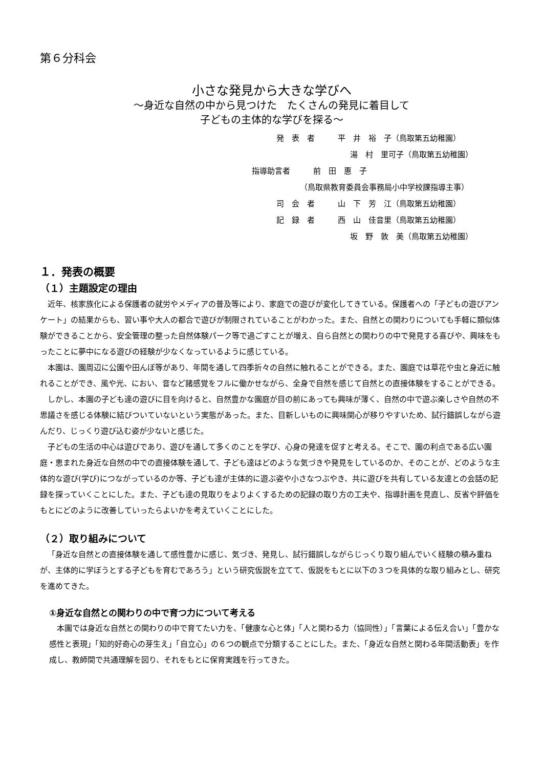第６分科会
小さな発見から大きな学びへ
～身近な自然の中から見つけた　たくさんの発見に着目して
子どもの主体的な学びを探る～
発　表　者　　　平　井　裕　子（鳥取第五幼稚園）
湯　村　里可子（鳥取第五幼稚園）
指導助言者　　　前　田　惠　子
（鳥取県教育委員会事務局小中学校課指導主事）
司　会　者　　　山　下　芳　江（鳥取第五幼稚園）
記　録　者　　　西　山　佳音里（鳥取第五幼稚園）
坂　野　敦　美（鳥取第五幼稚園）
１．発表の概要
（１）主題設定の理由
近年、核家族化による保護者の就労やメディアの普及等により、家庭での遊びが変化してきている。保護者への「子どもの遊びアンケート」の結果からも、習い事や大人の都合で遊びが制限されていることがわかった。また、自然との関わりについても手軽に類似体験ができることから、安全管理の整った自然体験パーク等で過ごすことが増え、自ら自然との関わりの中で発見する喜びや、興味をもったことに夢中になる遊びの経験が少なくなっているように感じている。
本園は、園周辺に公園や田んぼ等があり、年間を通して四季折々の自然に触れることができる。また、園庭では草花や虫と身近に触れることができ、風や光、におい、音など諸感覚をフルに働かせながら、全身で自然を感じて自然との直接体験をすることができる。
しかし、本園の子ども達の遊びに目を向けると、自然豊かな園庭が目の前にあっても興味が薄く、自然の中で遊ぶ楽しさや自然の不思議さを感じる体験に結びついていないという実態があった。また、目新しいものに興味関心が移りやすいため、試行錯誤しながら遊んだり、じっくり遊び込む姿が少ないと感じた。
子どもの生活の中心は遊びであり、遊びを通して多くのことを学び、心身の発達を促すと考える。そこで、園の利点である広い園庭・恵まれた身近な自然の中での直接体験を通して、子ども達はどのような気づきや発見をしているのか、そのことが、どのような主体的な遊び(学び)につながっているのか等、子ども達が主体的に遊ぶ姿や小さなつぶやき、共に遊びを共有している友達との会話の記録を探っていくことにした。また、子ども達の見取りをよりよくするための記録の取り方の工夫や、指導計画を見直し、反省や評価をもとにどのように改善していったらよいかを考えていくことにした。
（２）取り組みについて
「身近な自然との直接体験を通して感性豊かに感じ、気づき、発見し、試行錯誤しながらじっくり取り組んでいく経験の積み重ねが、主体的に学ぼうとする子どもを育むであろう」という研究仮説を立てて、仮説をもとに以下の３つを具体的な取り組みとし、研究を進めてきた。
①身近な自然との関わりの中で育つ力について考える
本園では身近な自然との関わりの中で育てたい力を、「健康な心と体」「人と関わる力（協同性）」「言葉による伝え合い」「豊かな感性と表現」「知的好奇心の芽生え」「自立心」の６つの観点で分類することにした。また、「身近な自然と関わる年間活動表」を作成し、教師間で共通理解を図り、それをもとに保育実践を行ってきた。